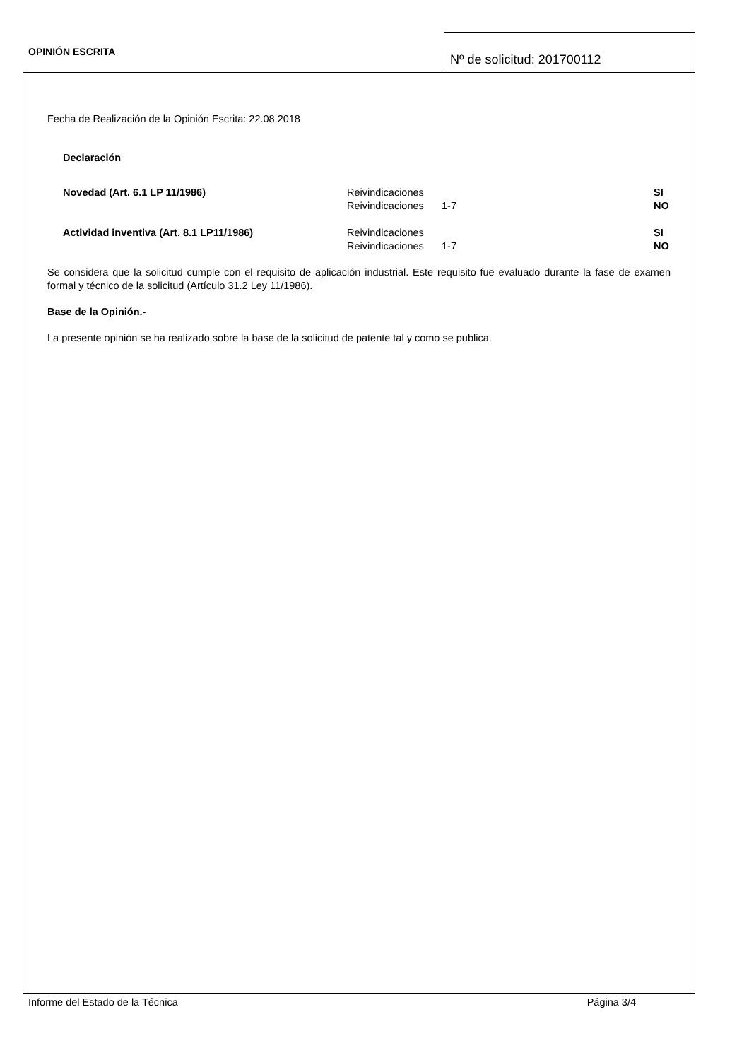OPINIÓN ESCRITA
Nº de solicitud: 201700112
Fecha de Realización de la Opinión Escrita: 22.08.2018
Declaración
| Novedad (Art. 6.1 LP 11/1986) | Reivindicaciones | | SI |
| | Reivindicaciones | 1-7 | NO |
| Actividad inventiva (Art. 8.1 LP11/1986) | Reivindicaciones | | SI |
| | Reivindicaciones | 1-7 | NO |
Se considera que la solicitud cumple con el requisito de aplicación industrial. Este requisito fue evaluado durante la fase de examen formal y técnico de la solicitud (Artículo 31.2 Ley 11/1986).
Base de la Opinión.-
La presente opinión se ha realizado sobre la base de la solicitud de patente tal y como se publica.
Informe del Estado de la Técnica Página 3/4